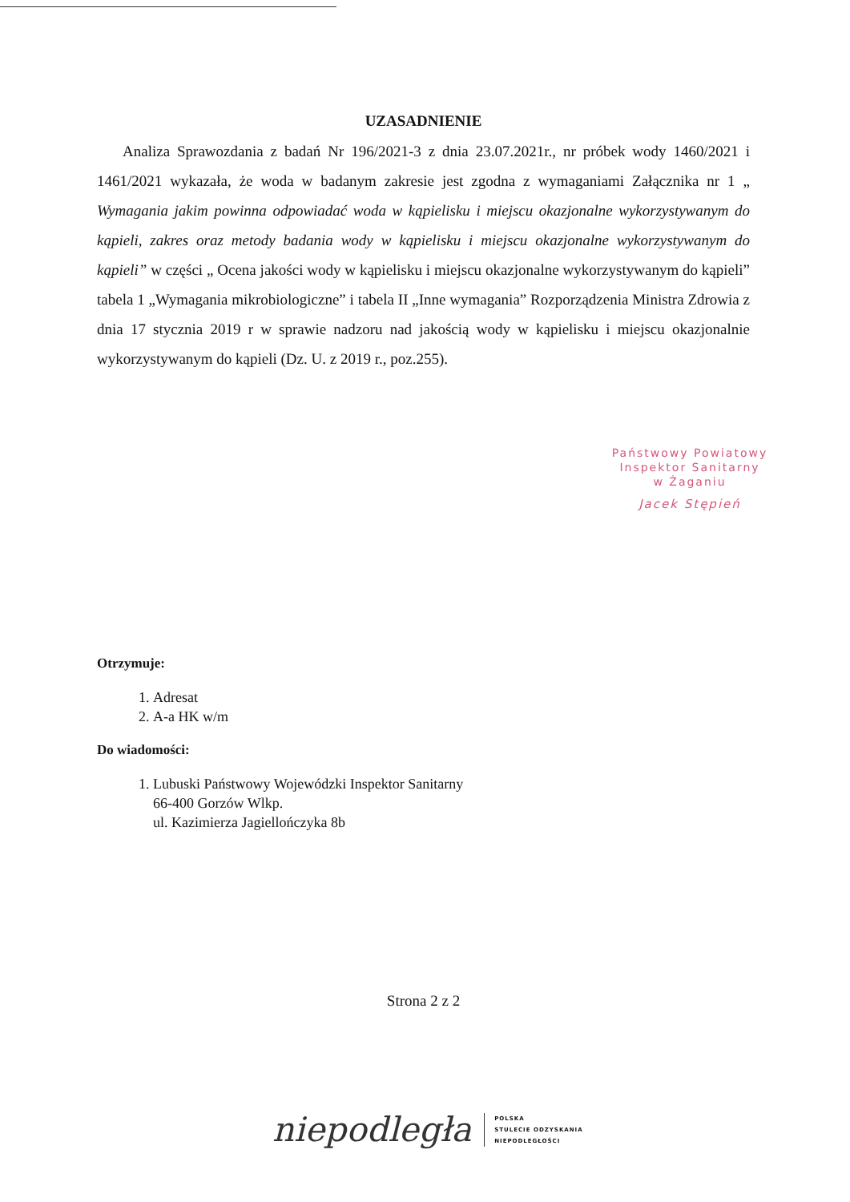UZASADNIENIE
Analiza Sprawozdania z badań Nr 196/2021-3 z dnia 23.07.2021r., nr próbek wody 1460/2021 i 1461/2021 wykazała, że woda w badanym zakresie jest zgodna z wymaganiami Załącznika nr 1 „ Wymagania jakim powinna odpowiadać woda w kąpielisku i miejscu okazjonalne wykorzystywanym do kąpieli, zakres oraz metody badania wody w kąpielisku i miejscu okazjonalne wykorzystywanym do kąpieli” w części „ Ocena jakości wody w kąpielisku i miejscu okazjonalne wykorzystywanym do kąpieli” tabela 1 „Wymagania mikrobiologiczne” i tabela II „Inne wymagania” Rozporządzenia Ministra Zdrowia z dnia 17 stycznia 2019 r w sprawie nadzoru nad jakością wody w kąpielisku i miejscu okazjonalnie wykorzystywanym do kąpieli (Dz. U. z 2019 r., poz.255).
Państwowy Powiatowy
Inspektor Sanitarny
w Żaganiu
Jacek Stępień
Otrzymuje:
1. Adresat
2. A-a HK w/m
Do wiadomości:
1. Lubuski Państwowy Wojewódzki Inspektor Sanitarny
66-400 Gorzów Wlkp.
ul. Kazimierza Jagiellończyka 8b
Strona 2 z 2
niepodległa
POLSKA
STULECIE ODZYSKANIA
NIEPODLEGŁOŚCI